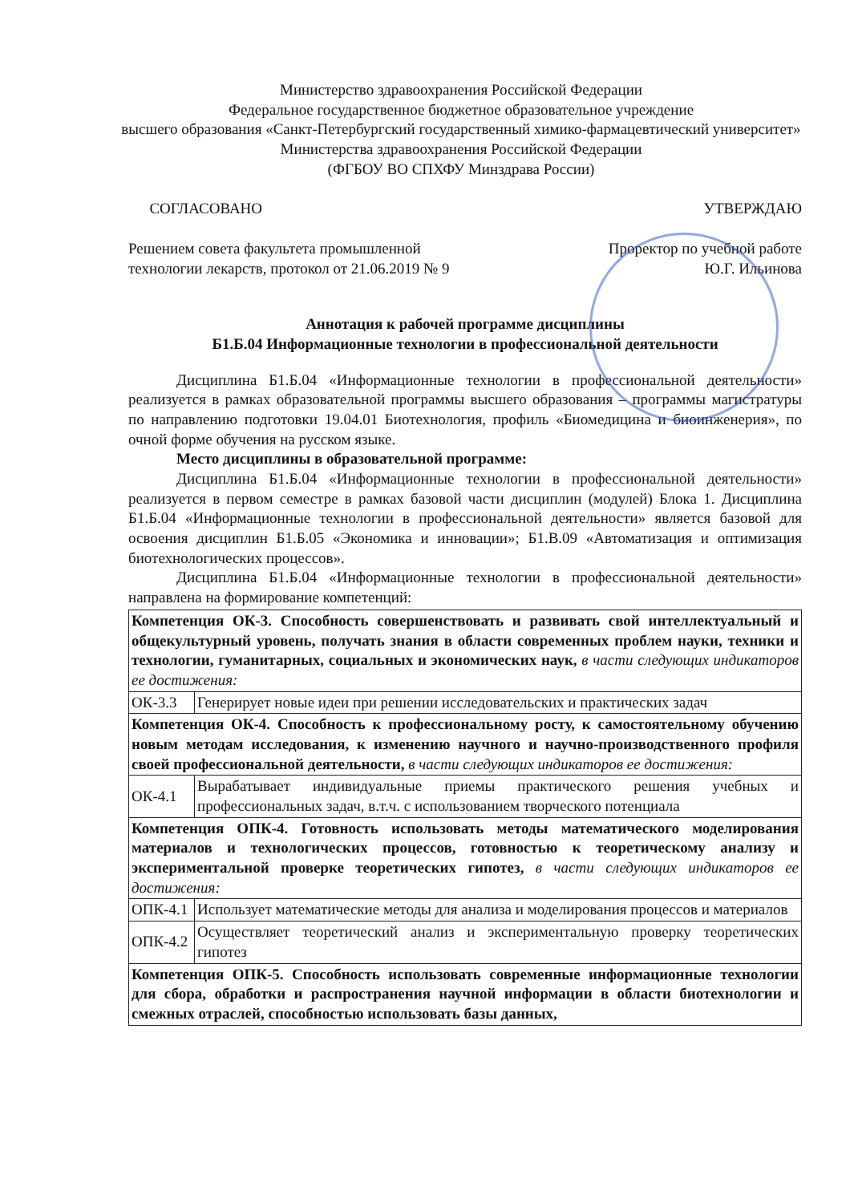Министерство здравоохранения Российской Федерации
Федеральное государственное бюджетное образовательное учреждение
высшего образования «Санкт-Петербургский государственный химико-фармацевтический университет» Министерства здравоохранения Российской Федерации
(ФГБОУ ВО СПХФУ Минздрава России)
СОГЛАСОВАНО
Решением совета факультета промышленной технологии лекарств, протокол от 21.06.2019 № 9
УТВЕРЖДАЮ
Проректор по учебной работе
Ю.Г. Ильинова
Аннотация к рабочей программе дисциплины
Б1.Б.04 Информационные технологии в профессиональной деятельности
Дисциплина Б1.Б.04 «Информационные технологии в профессиональной деятельности» реализуется в рамках образовательной программы высшего образования – программы магистратуры по направлению подготовки 19.04.01 Биотехнология, профиль «Биомедицина и биоинженерия», по очной форме обучения на русском языке.
Место дисциплины в образовательной программе:
Дисциплина Б1.Б.04 «Информационные технологии в профессиональной деятельности» реализуется в первом семестре в рамках базовой части дисциплин (модулей) Блока 1. Дисциплина Б1.Б.04 «Информационные технологии в профессиональной деятельности» является базовой для освоения дисциплин Б1.Б.05 «Экономика и инновации»; Б1.В.09 «Автоматизация и оптимизация биотехнологических процессов».
Дисциплина Б1.Б.04 «Информационные технологии в профессиональной деятельности» направлена на формирование компетенций:
| Компетенция ОК-3. Способность совершенствовать и развивать свой интеллектуальный и общекультурный уровень, получать знания в области современных проблем науки, техники и технологии, гуманитарных, социальных и экономических наук, в части следующих индикаторов ее достижения: | |
| ОК-3.3 | Генерирует новые идеи при решении исследовательских и практических задач |
| Компетенция ОК-4. Способность к профессиональному росту, к самостоятельному обучению новым методам исследования, к изменению научного и научно-производственного профиля своей профессиональной деятельности, в части следующих индикаторов ее достижения: | |
| ОК-4.1 | Вырабатывает индивидуальные приемы практического решения учебных и профессиональных задач, в.т.ч. с использованием творческого потенциала |
| Компетенция ОПК-4. Готовность использовать методы математического моделирования материалов и технологических процессов, готовностью к теоретическому анализу и экспериментальной проверке теоретических гипотез, в части следующих индикаторов ее достижения: | |
| ОПК-4.1 | Использует математические методы для анализа и моделирования процессов и материалов |
| ОПК-4.2 | Осуществляет теоретический анализ и экспериментальную проверку теоретических гипотез |
| Компетенция ОПК-5. Способность использовать современные информационные технологии для сбора, обработки и распространения научной информации в области биотехнологии и смежных отраслей, способностью использовать базы данных, | |